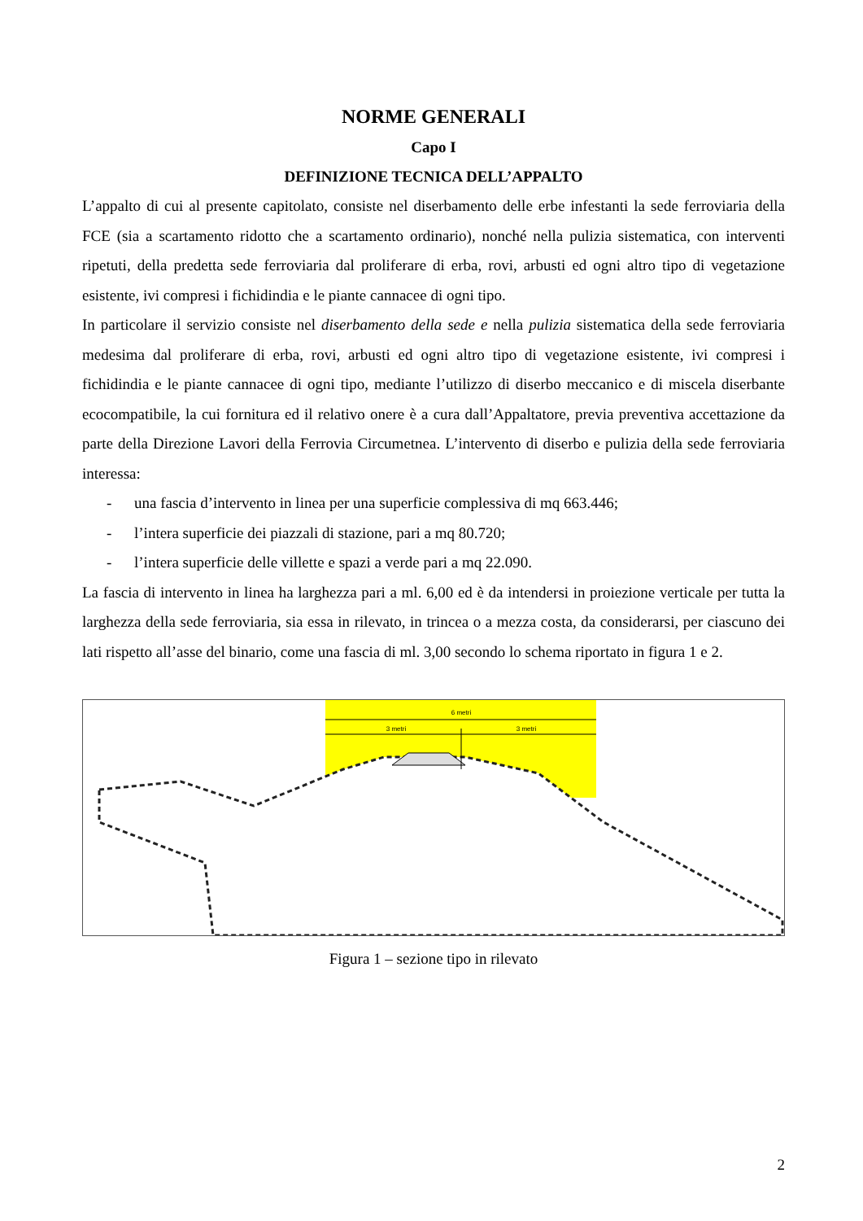NORME GENERALI
Capo I
DEFINIZIONE TECNICA DELL’APPALTO
L’appalto di cui al presente capitolato, consiste nel diserbamento delle erbe infestanti la sede ferroviaria della FCE (sia a scartamento ridotto che a scartamento ordinario), nonché nella pulizia sistematica, con interventi ripetuti, della predetta sede ferroviaria dal proliferare di erba, rovi, arbusti ed ogni altro tipo di vegetazione esistente, ivi compresi i fichidindia e le piante cannacee di ogni tipo.
In particolare il servizio consiste nel diserbamento della sede e nella pulizia sistematica della sede ferroviaria medesima dal proliferare di erba, rovi, arbusti ed ogni altro tipo di vegetazione esistente, ivi compresi i fichidindia e le piante cannacee di ogni tipo, mediante l’utilizzo di diserbo meccanico e di miscela diserbante ecocompatibile, la cui fornitura ed il relativo onere è a cura dall’Appaltatore, previa preventiva accettazione da parte della Direzione Lavori della Ferrovia Circumetnea. L’intervento di diserbo e pulizia della sede ferroviaria interessa:
- una fascia d’intervento in linea per una superficie complessiva di mq 663.446;
- l’intera superficie dei piazzali di stazione, pari a mq 80.720;
- l’intera superficie delle villette e spazi a verde pari a mq 22.090.
La fascia di intervento in linea ha larghezza pari a ml. 6,00 ed è da intendersi in proiezione verticale per tutta la larghezza della sede ferroviaria, sia essa in rilevato, in trincea o a mezza costa, da considerarsi, per ciascuno dei lati rispetto all’asse del binario, come una fascia di ml. 3,00 secondo lo schema riportato in figura 1 e 2.
6 metri
3 metri
3 metri
Figura 1 – sezione tipo in rilevato
2